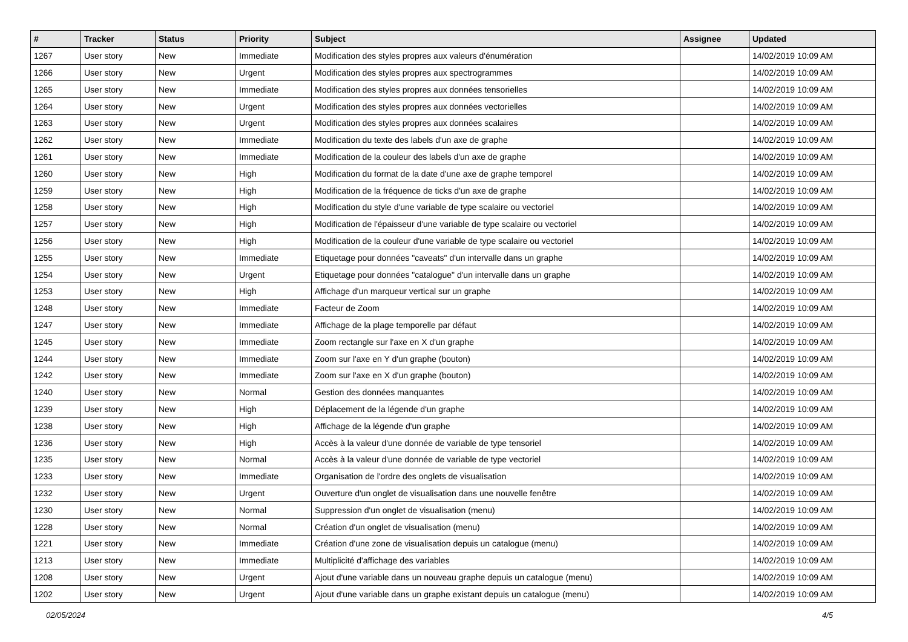| # | Tracker | Status | Priority | Subject | Assignee | Updated |
| --- | --- | --- | --- | --- | --- | --- |
| 1267 | User story | New | Immediate | Modification des styles propres aux valeurs d'énumération | | 14/02/2019 10:09 AM |
| 1266 | User story | New | Urgent | Modification des styles propres aux spectrogrammes | | 14/02/2019 10:09 AM |
| 1265 | User story | New | Immediate | Modification des styles propres aux données tensorielles | | 14/02/2019 10:09 AM |
| 1264 | User story | New | Urgent | Modification des styles propres aux données vectorielles | | 14/02/2019 10:09 AM |
| 1263 | User story | New | Urgent | Modification des styles propres aux données scalaires | | 14/02/2019 10:09 AM |
| 1262 | User story | New | Immediate | Modification du texte des labels d'un axe de graphe | | 14/02/2019 10:09 AM |
| 1261 | User story | New | Immediate | Modification de la couleur des labels d'un axe de graphe | | 14/02/2019 10:09 AM |
| 1260 | User story | New | High | Modification du format de la date d'une axe de graphe temporel | | 14/02/2019 10:09 AM |
| 1259 | User story | New | High | Modification de la fréquence de ticks d'un axe de graphe | | 14/02/2019 10:09 AM |
| 1258 | User story | New | High | Modification du style d'une variable de type scalaire ou vectoriel | | 14/02/2019 10:09 AM |
| 1257 | User story | New | High | Modification de l'épaisseur d'une variable de type scalaire ou vectoriel | | 14/02/2019 10:09 AM |
| 1256 | User story | New | High | Modification de la couleur d'une variable de type scalaire ou vectoriel | | 14/02/2019 10:09 AM |
| 1255 | User story | New | Immediate | Etiquetage pour données "caveats" d'un intervalle dans un graphe | | 14/02/2019 10:09 AM |
| 1254 | User story | New | Urgent | Etiquetage pour données "catalogue" d'un intervalle dans un graphe | | 14/02/2019 10:09 AM |
| 1253 | User story | New | High | Affichage d'un marqueur vertical sur un graphe | | 14/02/2019 10:09 AM |
| 1248 | User story | New | Immediate | Facteur de Zoom | | 14/02/2019 10:09 AM |
| 1247 | User story | New | Immediate | Affichage de la plage temporelle par défaut | | 14/02/2019 10:09 AM |
| 1245 | User story | New | Immediate | Zoom rectangle sur l'axe en X d'un graphe | | 14/02/2019 10:09 AM |
| 1244 | User story | New | Immediate | Zoom sur l'axe en Y d'un graphe (bouton) | | 14/02/2019 10:09 AM |
| 1242 | User story | New | Immediate | Zoom sur l'axe en X d'un graphe (bouton) | | 14/02/2019 10:09 AM |
| 1240 | User story | New | Normal | Gestion des données manquantes | | 14/02/2019 10:09 AM |
| 1239 | User story | New | High | Déplacement de la légende d'un graphe | | 14/02/2019 10:09 AM |
| 1238 | User story | New | High | Affichage de la légende d'un graphe | | 14/02/2019 10:09 AM |
| 1236 | User story | New | High | Accès à la valeur d'une donnée de variable de type tensoriel | | 14/02/2019 10:09 AM |
| 1235 | User story | New | Normal | Accès à la valeur d'une donnée de variable de type vectoriel | | 14/02/2019 10:09 AM |
| 1233 | User story | New | Immediate | Organisation de l'ordre des onglets de visualisation | | 14/02/2019 10:09 AM |
| 1232 | User story | New | Urgent | Ouverture d'un onglet de visualisation dans une nouvelle fenêtre | | 14/02/2019 10:09 AM |
| 1230 | User story | New | Normal | Suppression d'un onglet de visualisation (menu) | | 14/02/2019 10:09 AM |
| 1228 | User story | New | Normal | Création d'un onglet de visualisation (menu) | | 14/02/2019 10:09 AM |
| 1221 | User story | New | Immediate | Création d'une zone de visualisation depuis un catalogue (menu) | | 14/02/2019 10:09 AM |
| 1213 | User story | New | Immediate | Multiplicité d'affichage des variables | | 14/02/2019 10:09 AM |
| 1208 | User story | New | Urgent | Ajout d'une variable dans un nouveau graphe depuis un catalogue (menu) | | 14/02/2019 10:09 AM |
| 1202 | User story | New | Urgent | Ajout d'une variable dans un graphe existant depuis un catalogue (menu) | | 14/02/2019 10:09 AM |
02/05/2024 4/5